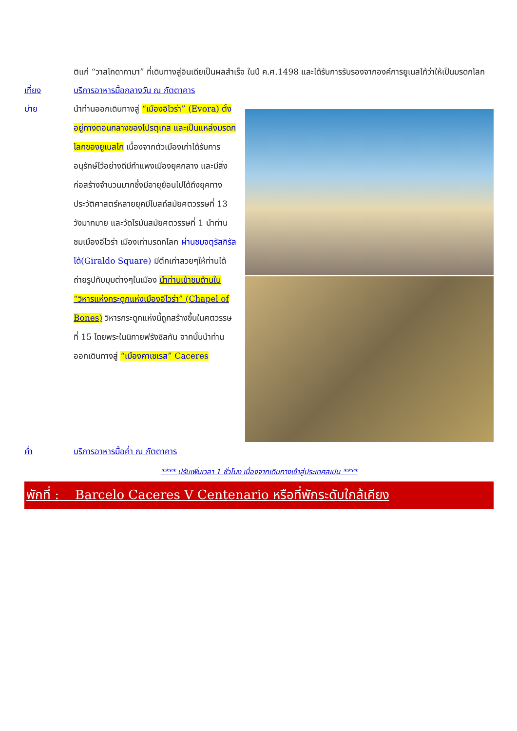ติแก่ “วาสโกดากามา” ที่เดินทางสู่อินเดียเป็นผลสำเร็จ ในปี ค.ศ.1498 และได้รับการรับรองจากองค์การยูเนสโก้ว่าให้เป็นมรดกโลก
เที่ยง บริการอาหารมื้อกลางวัน ณ ภัตตาคาร
บ่าย
นำท่านออกเดินทางสู่ “เมืองอิโวร่า” (Evora) ตั้งอยู่ทางตอนกลางของโปรตุเกส และเป็นแหล่งมรดกโลกของยูเนสโก เนื่องจากตัวเมืองเก่าได้รับการอนุรักษ์ไว้อย่างดีมีกำแพงเมืองยุคกลาง และมีสิ่งก่อสร้างจำนวนมากซึ่งมีอายุย้อนไปได้ถึงยุคทางประวัติศาสตร์หลายยุคมีโบสถ์สมัยศตวรรษที่ 13 วังมากมาย และวัดโรมันสมัยศตวรรษที่ 1 นำท่านชมเมืองอีโวร่า เมืองเก่ามรดกโลก ผ่านชมจตุรัสกิรัลโด้(Giraldo Square) มีตึกเก่าสวยๆให้ท่านได้ถ่ายรูปกับมุมต่างๆในเมือง นำท่านเข้าชมด้านใน “วิหารแห่งกระดูกแห่งเมืองอีโวร่า” (Chapel of Bones) วิหารกระดูกแห่งนี้ถูกสร้างขึ้นในศตวรรษที่ 15 โดยพระในนิกายฟรังซิสกัน จากนั้นนำท่านออกเดินทางสู่ “เมืองคาเซเรส” Caceres
ค่ำ บริการอาหารมื้อค่ำ ณ ภัตตาคาร
**** ปรับเพิ่มเวลา 1 ชั่วโมง เนื่องจากเดินทางเข้าสู่ประเทศสเปน ****
พักที่ : Barcelo Caceres V Centenario หรือที่พักระดับใกล้เคียง